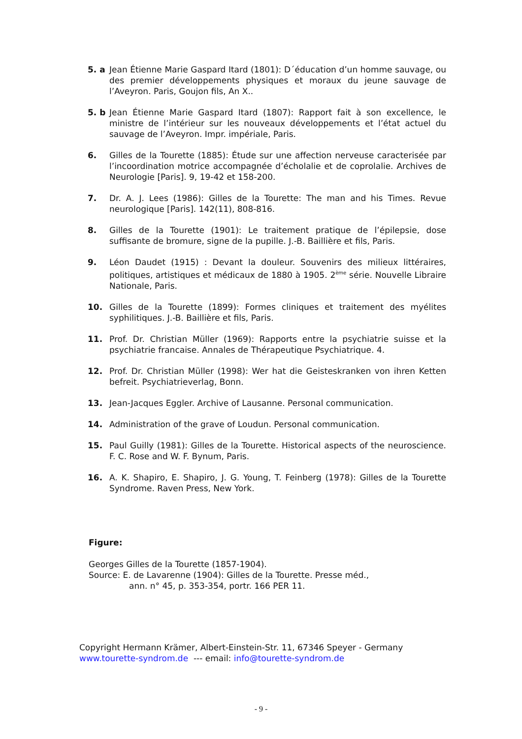5. a Jean Étienne Marie Gaspard Itard (1801): D´éducation d’un homme sauvage, ou des premier développements physiques et moraux du jeune sauvage de l’Aveyron. Paris, Goujon fils, An X..
5. b Jean Étienne Marie Gaspard Itard (1807): Rapport fait à son excellence, le ministre de l’intérieur sur les nouveaux développements et l’état actuel du sauvage de l’Aveyron. Impr. impériale, Paris.
6. Gilles de la Tourette (1885): Étude sur une affection nerveuse caracterisée par l’incoordination motrice accompagnée d’écholalie et de coprolalie. Archives de Neurologie [Paris]. 9, 19-42 et 158-200.
7. Dr. A. J. Lees (1986): Gilles de la Tourette: The man and his Times. Revue neurologique [Paris]. 142(11), 808-816.
8. Gilles de la Tourette (1901): Le traitement pratique de l’épilepsie, dose suffisante de bromure, signe de la pupille. J.-B. Baillière et fils, Paris.
9. Léon Daudet (1915) : Devant la douleur. Souvenirs des milieux littéraires, politiques, artistiques et médicaux de 1880 à 1905. 2<sup>ème</sup> série. Nouvelle Libraire Nationale, Paris.
10. Gilles de la Tourette (1899): Formes cliniques et traitement des myélites syphilitiques. J.-B. Baillière et fils, Paris.
11. Prof. Dr. Christian Müller (1969): Rapports entre la psychiatrie suisse et la psychiatrie francaise. Annales de Thérapeutique Psychiatrique. 4.
12. Prof. Dr. Christian Müller (1998): Wer hat die Geisteskranken von ihren Ketten befreit. Psychiatrieverlag, Bonn.
13. Jean-Jacques Eggler. Archive of Lausanne. Personal communication.
14. Administration of the grave of Loudun. Personal communication.
15. Paul Guilly (1981): Gilles de la Tourette. Historical aspects of the neuroscience. F. C. Rose and W. F. Bynum, Paris.
16. A. K. Shapiro, E. Shapiro, J. G. Young, T. Feinberg (1978): Gilles de la Tourette Syndrome. Raven Press, New York.
Figure:
Georges Gilles de la Tourette (1857-1904).
Source: E. de Lavarenne (1904): Gilles de la Tourette. Presse méd.,
ann. n° 45, p. 353-354, portr. 166 PER 11.
Copyright Hermann Krämer, Albert-Einstein-Str. 11, 67346 Speyer - Germany
www.tourette-syndrom.de --- email: info@tourette-syndrom.de
- 9 -